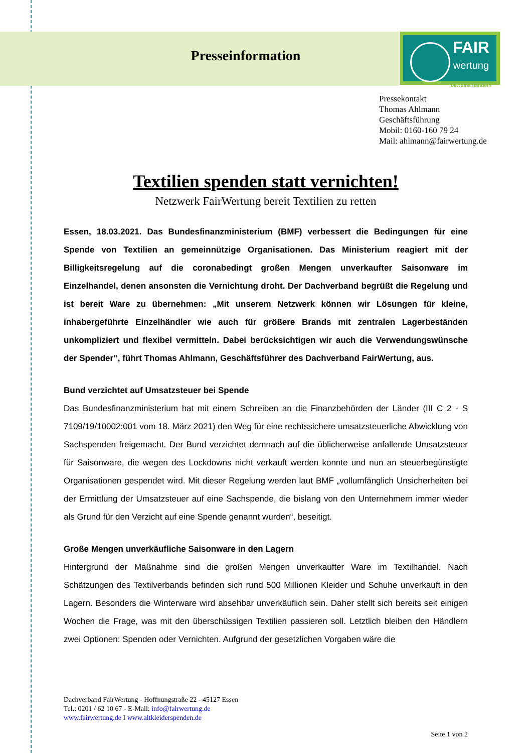FAIR
wertung
bewusst handeln
Presseinformation
Pressekontakt
Thomas Ahlmann
Geschäftsführung
Mobil: 0160-160 79 24
Mail: ahlmann@fairwertung.de
Textilien spenden statt vernichten!
Netzwerk FairWertung bereit Textilien zu retten
Essen, 18.03.2021. Das Bundesfinanzministerium (BMF) verbessert die Bedingungen für eine Spende von Textilien an gemeinnützige Organisationen. Das Ministerium reagiert mit der Billigkeitsregelung auf die coronabedingt großen Mengen unverkaufter Saisonware im Einzelhandel, denen ansonsten die Vernichtung droht. Der Dachverband begrüßt die Regelung und ist bereit Ware zu übernehmen: „Mit unserem Netzwerk können wir Lösungen für kleine, inhabergeführte Einzelhändler wie auch für größere Brands mit zentralen Lagerbeständen unkompliziert und flexibel vermitteln. Dabei berücksichtigen wir auch die Verwendungswünsche der Spender“, führt Thomas Ahlmann, Geschäftsführer des Dachverband FairWertung, aus.
Bund verzichtet auf Umsatzsteuer bei Spende
Das Bundesfinanzministerium hat mit einem Schreiben an die Finanzbehörden der Länder (III C 2 - S 7109/19/10002:001 vom 18. März 2021) den Weg für eine rechtssichere umsatzsteuerliche Abwicklung von Sachspenden freigemacht. Der Bund verzichtet demnach auf die üblicherweise anfallende Umsatzsteuer für Saisonware, die wegen des Lockdowns nicht verkauft werden konnte und nun an steuerbegünstigte Organisationen gespendet wird. Mit dieser Regelung werden laut BMF „vollumfänglich Unsicherheiten bei der Ermittlung der Umsatzsteuer auf eine Sachspende, die bislang von den Unternehmern immer wieder als Grund für den Verzicht auf eine Spende genannt wurden“, beseitigt.
Große Mengen unverkäufliche Saisonware in den Lagern
Hintergrund der Maßnahme sind die großen Mengen unverkaufter Ware im Textilhandel. Nach Schätzungen des Textilverbands befinden sich rund 500 Millionen Kleider und Schuhe unverkauft in den Lagern. Besonders die Winterware wird absehbar unverkäuflich sein. Daher stellt sich bereits seit einigen Wochen die Frage, was mit den überschüssigen Textilien passieren soll. Letztlich bleiben den Händlern zwei Optionen: Spenden oder Vernichten. Aufgrund der gesetzlichen Vorgaben wäre die
Dachverband FairWertung - Hoffnungstraße 22 - 45127 Essen
Tel.: 0201 / 62 10 67 - E-Mail: info@fairwertung.de
www.fairwertung.de I www.altkleiderspenden.de
Seite 1 von 2